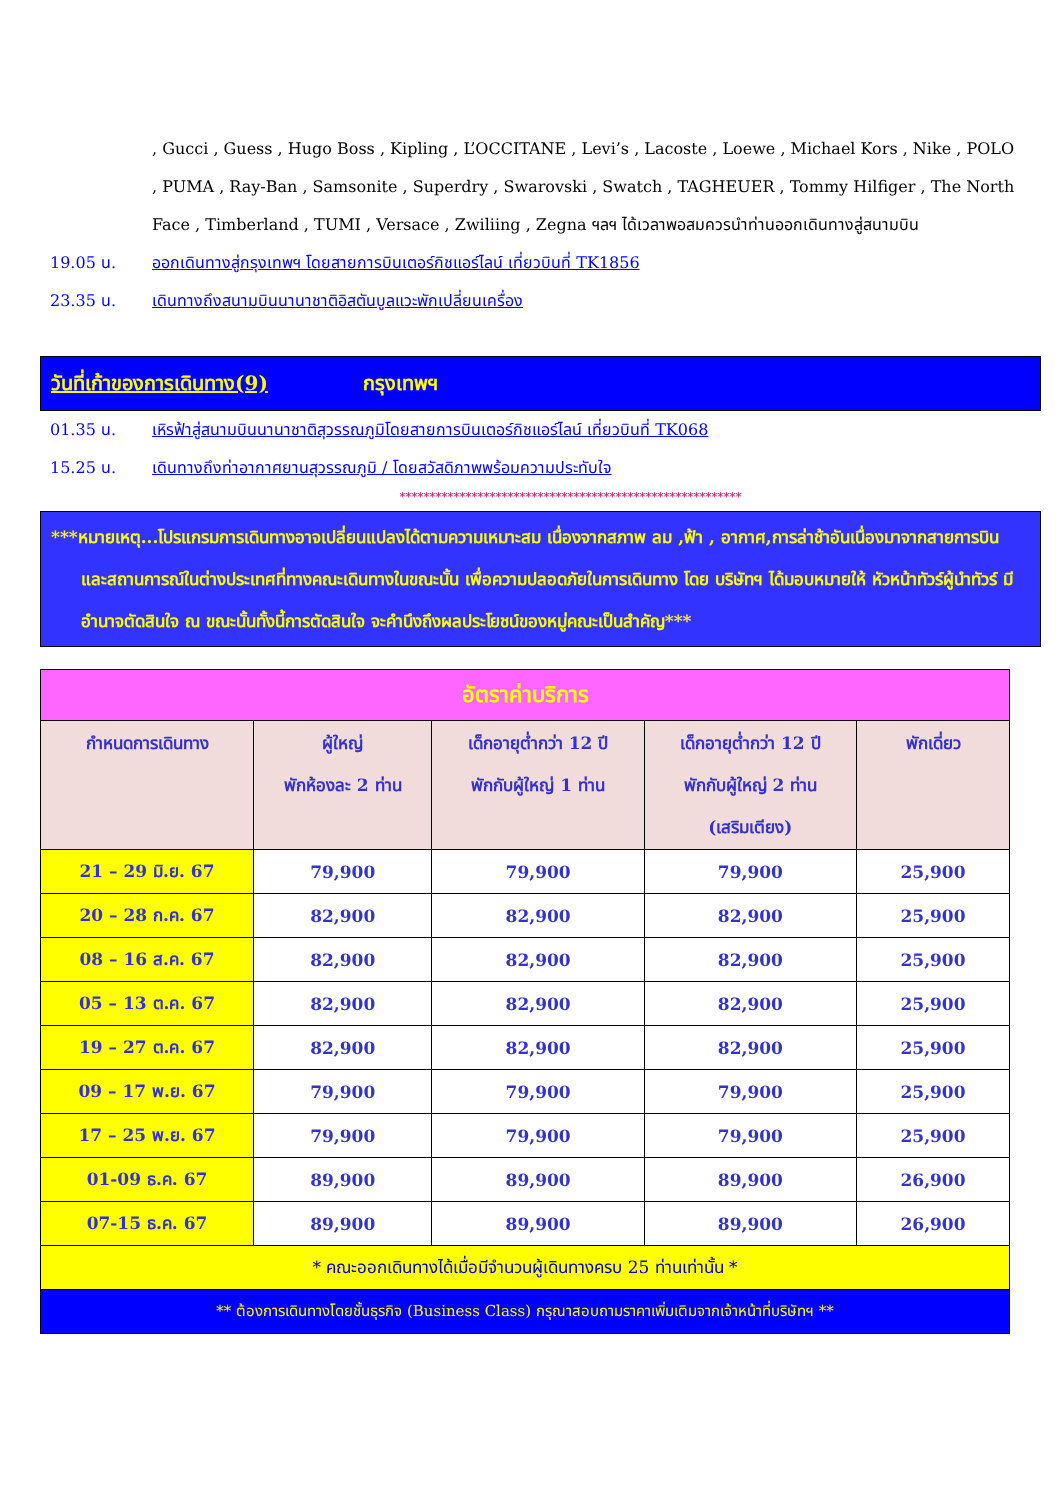, Gucci , Guess , Hugo Boss , Kipling , L’OCCITANE , Levi’s , Lacoste , Loewe , Michael Kors , Nike , POLO , PUMA , Ray-Ban , Samsonite , Superdry , Swarovski , Swatch , TAGHEUER , Tommy Hilfiger , The North Face , Timberland , TUMI , Versace , Zwiliing , Zegna ฯลฯ ได้เวลาพอสมควรนำท่านออกเดินทางสู่สนามบิน
19.05 น. ออกเดินทางสู่กรุงเทพฯ โดยสายการบินเตอร์กิชแอร์ไลน์ เที่ยวบินที่ TK1856
23.35 น. เดินทางถึงสนามบินนานาชาติอิสตันบูลแวะพักเปลี่ยนเครื่อง
วันที่เก้าของการเดินทาง(9) กรุงเทพฯ
01.35 น. เหิรฟ้าสู่สนามบินนานาชาติสุวรรณภูมิโดยสายการบินเตอร์กิชแอร์ไลน์ เที่ยวบินที่ TK068
15.25 น. เดินทางถึงท่าอากาศยานสุวรรณภูมิ / โดยสวัสดิภาพพร้อมความประทับใจ
*********************************************************
***หมายเหตุ...โปรแกรมการเดินทางอาจเปลี่ยนแปลงได้ตามความเหมาะสม เนื่องจากสภาพ ลม ,ฟ้า , อากาศ,การล่าช้าอันเนื่องมาจากสายการบิน และสถานการณ์ในต่างประเทศที่ทางคณะเดินทางในขณะนั้น เพื่อความปลอดภัยในการเดินทาง โดย บริษัทฯ ได้มอบหมายให้ หัวหน้าทัวร์ผู้นำทัวร์ มีอำนาจตัดสินใจ ณ ขณะนั้นทั้งนี้การตัดสินใจ จะคำนึงถึงผลประโยชน์ของหมู่คณะเป็นสำคัญ***
| อัตราค่าบริการ | | | | |
| กำหนดการเดินทาง | ผู้ใหญ่ พักห้องละ 2 ท่าน | เด็กอายุต่ำกว่า 12 ปี พักกับผู้ใหญ่ 1 ท่าน | เด็กอายุต่ำกว่า 12 ปี พักกับผู้ใหญ่ 2 ท่าน (เสริมเตียง) | พักเดี่ยว |
| 21 – 29 มิ.ย. 67 | 79,900 | 79,900 | 79,900 | 25,900 |
| 20 – 28 ก.ค. 67 | 82,900 | 82,900 | 82,900 | 25,900 |
| 08 – 16 ส.ค. 67 | 82,900 | 82,900 | 82,900 | 25,900 |
| 05 – 13 ต.ค. 67 | 82,900 | 82,900 | 82,900 | 25,900 |
| 19 – 27 ต.ค. 67 | 82,900 | 82,900 | 82,900 | 25,900 |
| 09 – 17 พ.ย. 67 | 79,900 | 79,900 | 79,900 | 25,900 |
| 17 – 25 พ.ย. 67 | 79,900 | 79,900 | 79,900 | 25,900 |
| 01-09 ธ.ค. 67 | 89,900 | 89,900 | 89,900 | 26,900 |
| 07-15 ธ.ค. 67 | 89,900 | 89,900 | 89,900 | 26,900 |
| * คณะออกเดินทางได้เมื่อมีจำนวนผู้เดินทางครบ 25 ท่านเท่านั้น * | | | | |
| ** ต้องการเดินทางโดยชั้นธุรกิจ (Business Class) กรุณาสอบถามราคาเพิ่มเติมจากเจ้าหน้าที่บริษัทฯ ** | | | | |